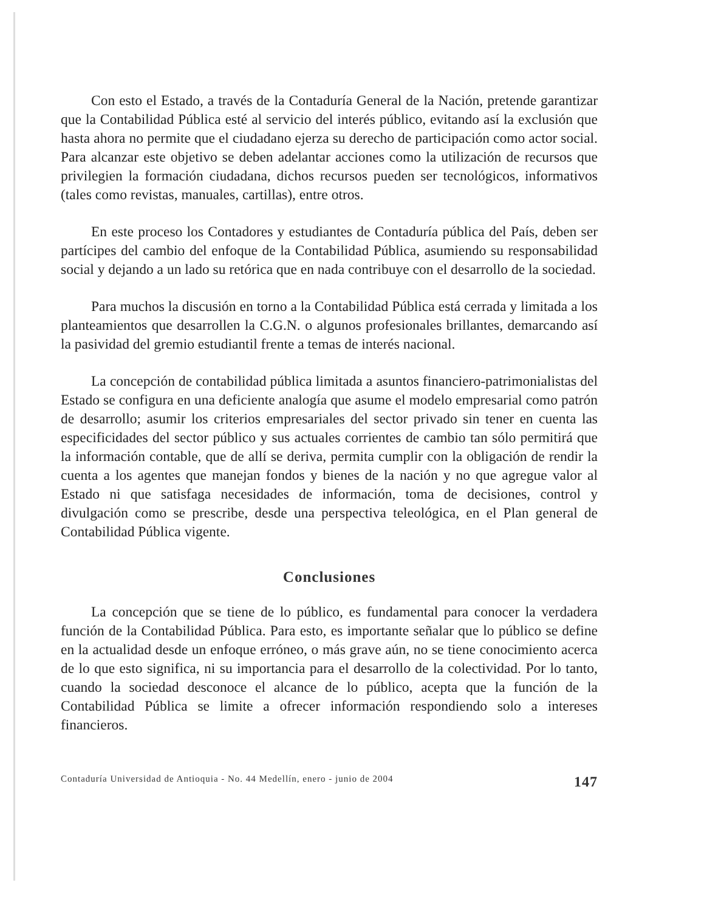Con esto el Estado, a través de la Contaduría General de la Nación, pretende garantizar que la Contabilidad Pública esté al servicio del interés público, evitando así la exclusión que hasta ahora no permite que el ciudadano ejerza su derecho de participación como actor social. Para alcanzar este objetivo se deben adelantar acciones como la utilización de recursos que privilegien la formación ciudadana, dichos recursos pueden ser tecnológicos, informativos (tales como revistas, manuales, cartillas), entre otros.
En este proceso los Contadores y estudiantes de Contaduría pública del País, deben ser partícipes del cambio del enfoque de la Contabilidad Pública, asumiendo su responsabilidad social y dejando a un lado su retórica que en nada contribuye con el desarrollo de la sociedad.
Para muchos la discusión en torno a la Contabilidad Pública está cerrada y limitada a los planteamientos que desarrollen la C.G.N. o algunos profesionales brillantes, demarcando así la pasividad del gremio estudiantil frente a temas de interés nacional.
La concepción de contabilidad pública limitada a asuntos financiero-patrimonialistas del Estado se configura en una deficiente analogía que asume el modelo empresarial como patrón de desarrollo; asumir los criterios empresariales del sector privado sin tener en cuenta las especificidades del sector público y sus actuales corrientes de cambio tan sólo permitirá que la información contable, que de allí se deriva, permita cumplir con la obligación de rendir la cuenta a los agentes que manejan fondos y bienes de la nación y no que agregue valor al Estado ni que satisfaga necesidades de información, toma de decisiones, control y divulgación como se prescribe, desde una perspectiva teleológica, en el Plan general de Contabilidad Pública vigente.
Conclusiones
La concepción que se tiene de lo público, es fundamental para conocer la verdadera función de la Contabilidad Pública. Para esto, es importante señalar que lo público se define en la actualidad desde un enfoque erróneo, o más grave aún, no se tiene conocimiento acerca de lo que esto significa, ni su importancia para el desarrollo de la colectividad. Por lo tanto, cuando la sociedad desconoce el alcance de lo público, acepta que la función de la Contabilidad Pública se limite a ofrecer información respondiendo solo a intereses financieros.
Contaduría Universidad de Antioquia - No. 44 Medellín, enero - junio de 2004 147